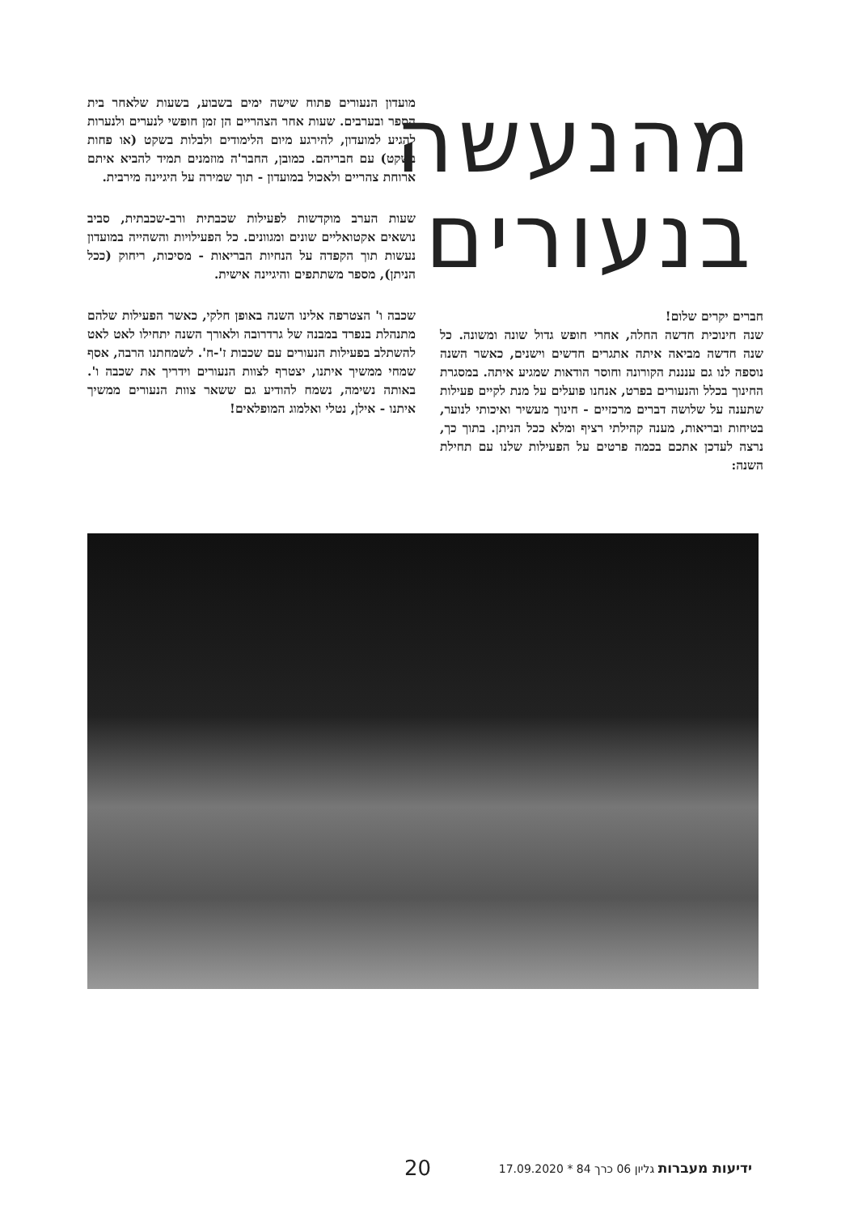מהנעשה
בנעורים
חברים יקרים שלום!
שנה חינוכית חדשה החלה, אחרי חופש גדול שונה ומשונה. כל שנה חדשה מביאה איתה אתגרים חדשים וישנים, כאשר השנה נוספה לנו גם ענננת הקורונה וחוסר הודאות שמגיע איתה. במסגרת החינוך בכלל והנעורים בפרט, אנחנו פועלים על מנת לקיים פעילות שתענה על שלושה דברים מרכזיים - חינוך מעשיר ואיכותי לנוער, בטיחות ובריאות, מענה קהילתי רציף ומלא ככל הניתן. בתוך כך, נרצה לעדכן אתכם בכמה פרטים על הפעילות שלנו עם תחילת השנה:
מועדון הנעורים פתוח שישה ימים בשבוע, בשעות שלאחר בית הספר ובערבים. שעות אחר הצהריים הן זמן חופשי לנערים ולנערות להגיע למועדון, להירגע מיום הלימודים ולבלות בשקט (או פחות בשקט) עם חבריהם. כמובן, החבר'ה מוזמנים תמיד להביא איתם ארוחת צהריים ולאכול במועדון - תוך שמירה על היגיינה מירבית.
שעות הערב מוקדשות לפעילות שכבתית ורב-שכבתית, סביב נושאים אקטואליים שונים ומגוונים. כל הפעילויות והשהייה במועדון נעשות תוך הקפדה על הנחיות הבריאות - מסיכות, ריחוק (ככל הניתן), מספר משתתפים והיגיינה אישית.
שכבה ו' הצטרפה אלינו השנה באופן חלקי, כאשר הפעילות שלהם מתנהלת בנפרד במבנה של גרדרובה ולאורך השנה יתחילו לאט לאט להשתלב בפעילות הנעורים עם שכבות ז'-ח'. לשמחתנו הרבה, אסף שמחי ממשיך איתנו, יצטרף לצוות הנעורים וידריך את שכבה ו'. באותה נשימה, נשמח להודיע גם ששאר צוות הנעורים ממשיך איתנו - אילן, נטלי ואלמוג המופלאים!
ידיעות מעברות גליון 06 כרך 84 * 17.09.2020 20